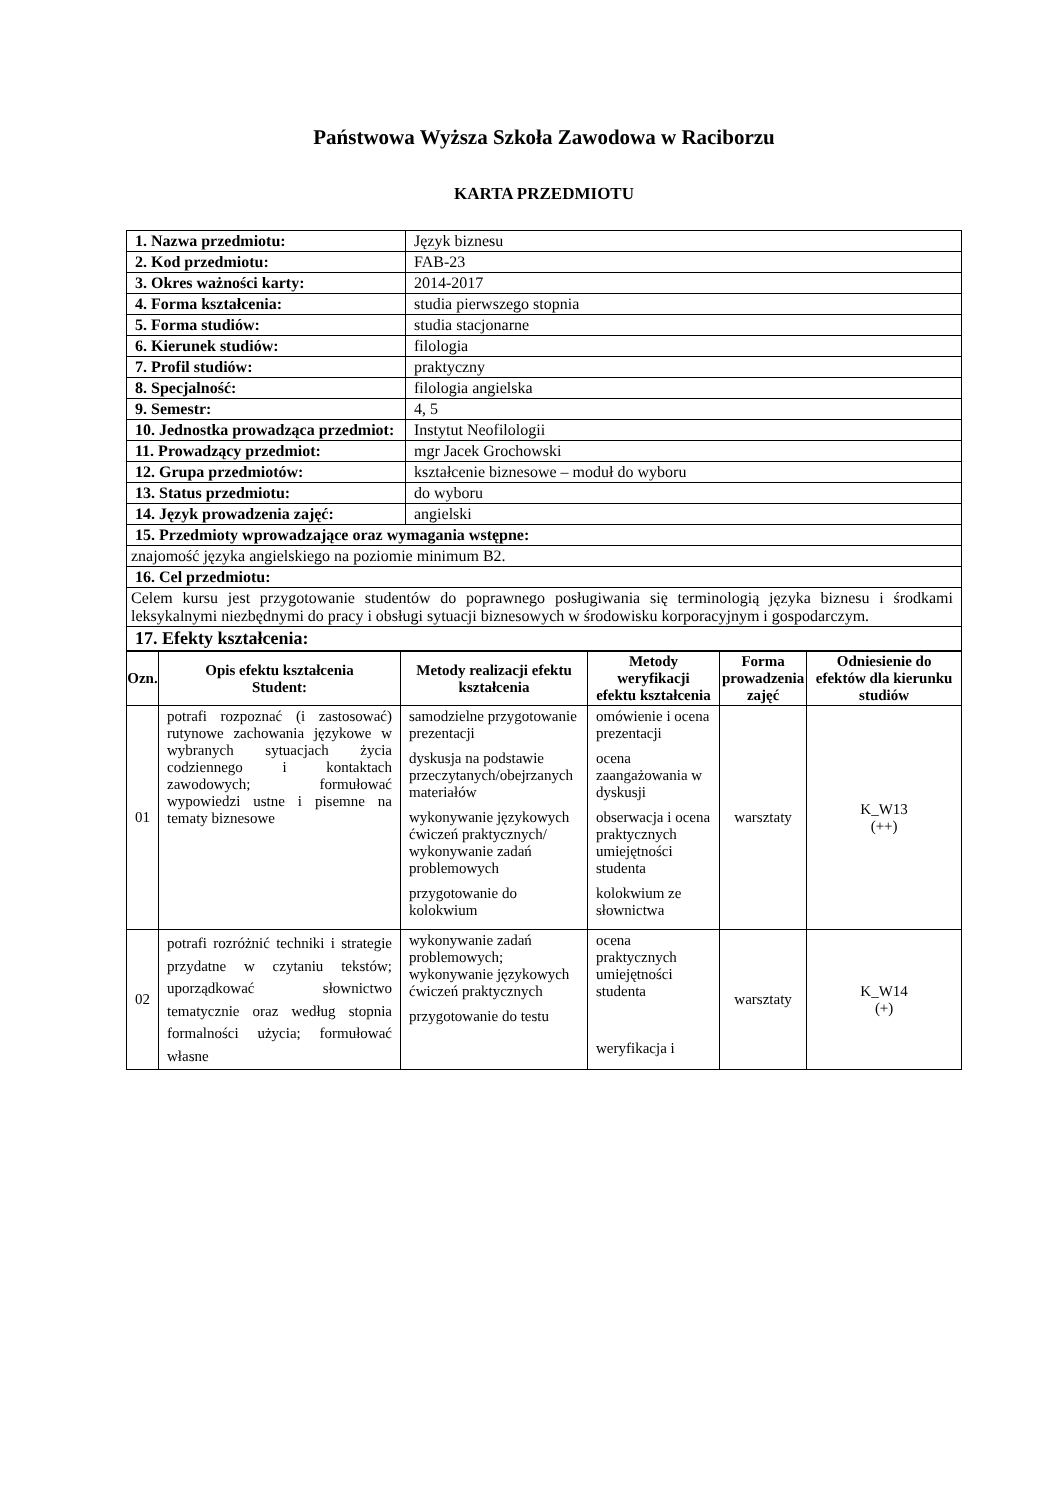Państwowa Wyższa Szkoła Zawodowa w Raciborzu
KARTA PRZEDMIOTU
| 1. Nazwa przedmiotu: | Język biznesu |
| 2. Kod przedmiotu: | FAB-23 |
| 3. Okres ważności karty: | 2014-2017 |
| 4. Forma kształcenia: | studia pierwszego stopnia |
| 5. Forma studiów: | studia stacjonarne |
| 6. Kierunek studiów: | filologia |
| 7. Profil studiów: | praktyczny |
| 8. Specjalność: | filologia angielska |
| 9. Semestr: | 4, 5 |
| 10. Jednostka prowadząca przedmiot: | Instytut Neofilologii |
| 11. Prowadzący przedmiot: | mgr Jacek Grochowski |
| 12. Grupa przedmiotów: | kształcenie biznesowe – moduł do wyboru |
| 13. Status przedmiotu: | do wyboru |
| 14. Język prowadzenia zajęć: | angielski |
| 15. Przedmioty wprowadzające oraz wymagania wstępne: | |
| znajomość języka angielskiego na poziomie minimum B2. | |
| 16. Cel przedmiotu: | |
| Celem kursu jest przygotowanie studentów do poprawnego posługiwania się terminologią języka biznesu i środkami leksykalnymi niezbędnymi do pracy i obsługi sytuacji biznesowych w środowisku korporacyjnym i gospodarczym. | |
| 17. Efekty kształcenia: | |
| Ozn. | Opis efektu kształcenia Student: | Metody realizacji efektu kształcenia | Metody weryfikacji efektu kształcenia | Forma prowadzenia zajęć | Odniesienie do efektów dla kierunku studiów |
| --- | --- | --- | --- | --- | --- |
| 01 | potrafi rozpoznać (i zastosować) rutynowe zachowania językowe w wybranych sytuacjach życia codziennego i kontaktach zawodowych; formułować wypowiedzi ustne i pisemne na tematy biznesowe | samodzielne przygotowanie prezentacji dyskusja na podstawie przeczytanych/obejrzanych materiałów wykonywanie językowych ćwiczeń praktycznych/ wykonywanie zadań problemowych przygotowanie do kolokwium | omówienie i ocena prezentacji ocena zaangażowania w dyskusji obserwacja i ocena praktycznych umiejętności studenta kolokwium ze słownictwa | warsztaty | K_W13 (++) |
| 02 | potrafi rozróżnić techniki i strategie przydatne w czytaniu tekstów; uporządkować słownictwo tematycznie oraz według stopnia formalności użycia; formułować własne | wykonywanie zadań problemowych; wykonywanie językowych ćwiczeń praktycznych przygotowanie do testu | ocena praktycznych umiejętności studenta weryfikacja i | warsztaty | K_W14 (+) |